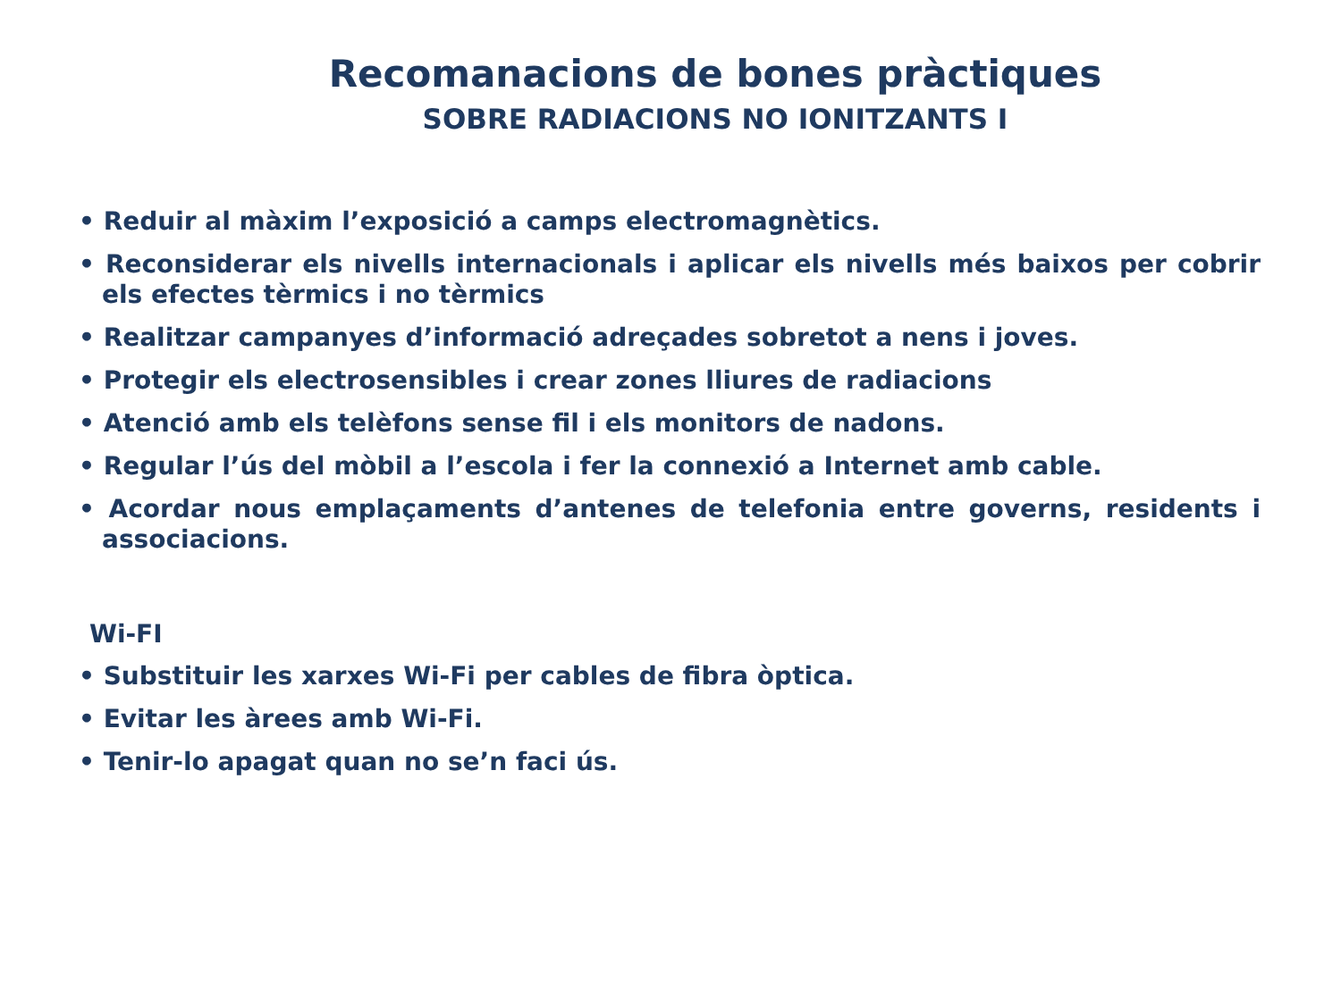Recomanacions de bones pràctiques
SOBRE RADIACIONS NO IONITZANTS I
• Reduir al màxim l’exposició a camps electromagnètics.
• Reconsiderar els nivells internacionals i aplicar els nivells més baixos per cobrir els efectes tèrmics i no tèrmics
• Realitzar campanyes d’informació adreçades sobretot a nens i joves.
• Protegir els electrosensibles i crear zones lliures de radiacions
• Atenció amb els telèfons sense fil i els monitors de nadons.
• Regular l’ús del mòbil a l’escola i fer la connexió a Internet amb cable.
• Acordar nous emplaçaments d’antenes de telefonia entre governs, residents i associacions.
Wi-FI
• Substituir les xarxes Wi-Fi per cables de fibra òptica.
• Evitar les àrees amb Wi-Fi.
• Tenir-lo apagat quan no se’n faci ús.